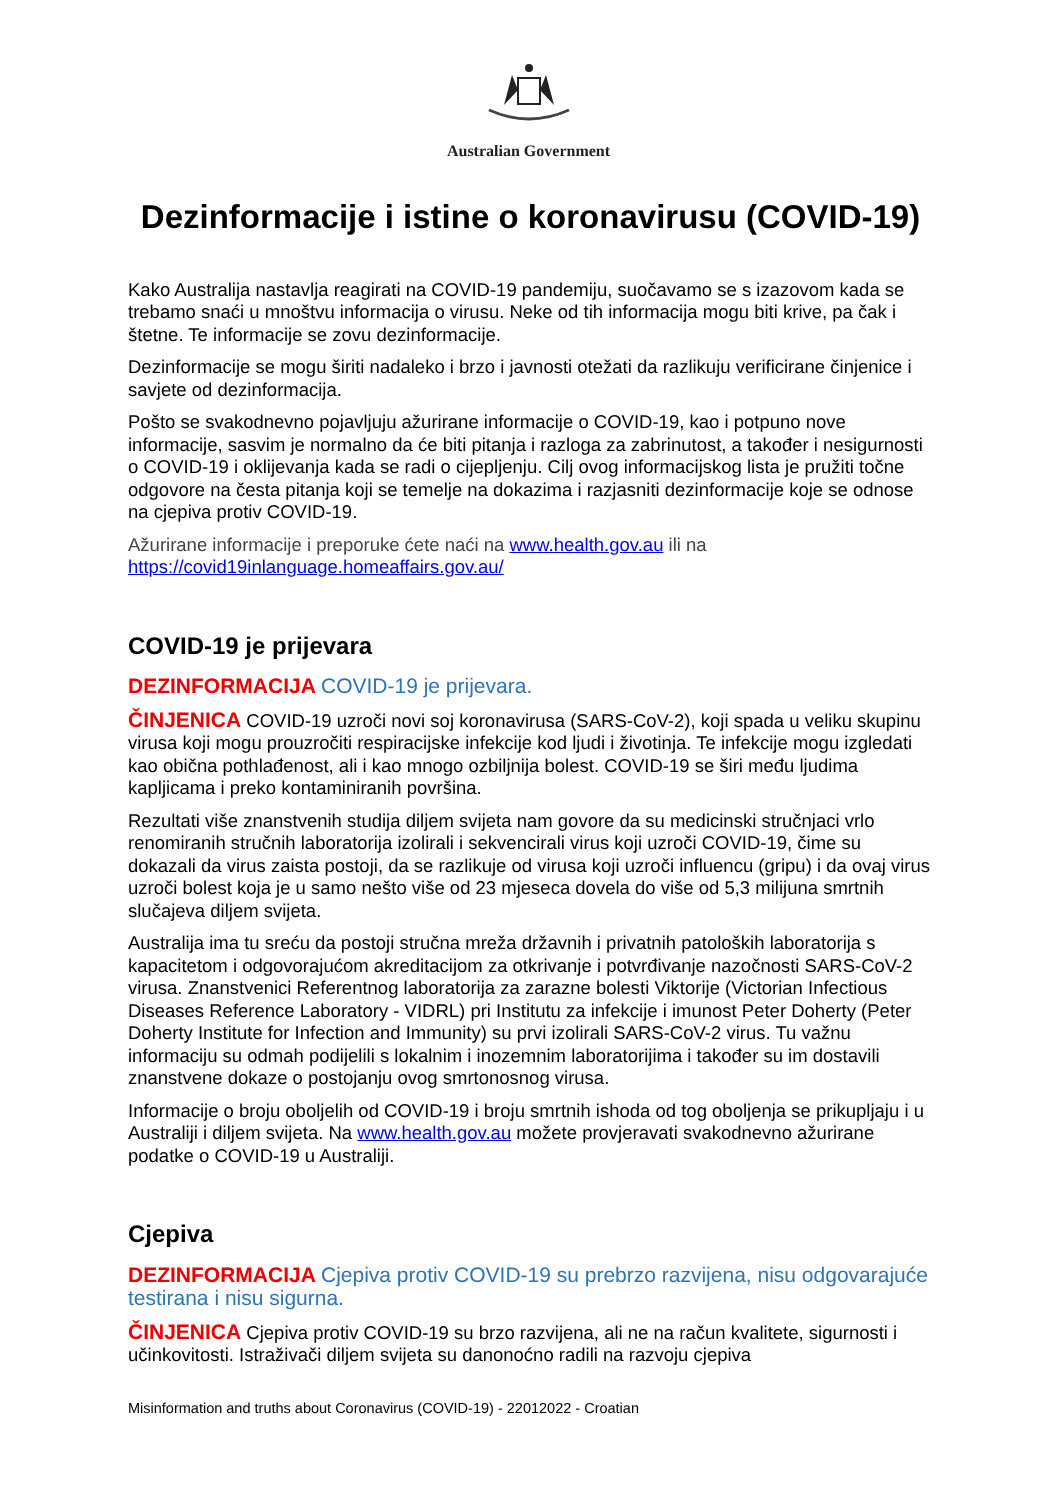Australian Government
Dezinformacije i istine o koronavirusu (COVID-19)
Kako Australija nastavlja reagirati na COVID-19 pandemiju, suočavamo se s izazovom kada se trebamo snaći u mnoštvu informacija o virusu. Neke od tih informacija mogu biti krive, pa čak i štetne. Te informacije se zovu dezinformacije.
Dezinformacije se mogu širiti nadaleko i brzo i javnosti otežati da razlikuju verificirane činjenice i savjete od dezinformacija.
Pošto se svakodnevno pojavljuju ažurirane informacije o COVID-19, kao i potpuno nove informacije, sasvim je normalno da će biti pitanja i razloga za zabrinutost, a također i nesigurnosti o COVID-19 i oklijevanja kada se radi o cijepljenju. Cilj ovog informacijskog lista je pružiti točne odgovore na česta pitanja koji se temelje na dokazima i razjasniti dezinformacije koje se odnose na cjepiva protiv COVID-19.
Ažurirane informacije i preporuke ćete naći na www.health.gov.au ili na
https://covid19inlanguage.homeaffairs.gov.au/
COVID-19 je prijevara
DEZINFORMACIJA COVID-19 je prijevara.
ČINJENICA COVID-19 uzroči novi soj koronavirusa (SARS-CoV-2), koji spada u veliku skupinu virusa koji mogu prouzročiti respiracijske infekcije kod ljudi i životinja. Te infekcije mogu izgledati kao obična pothlađenost, ali i kao mnogo ozbiljnija bolest. COVID-19 se širi među ljudima kapljicama i preko kontaminiranih površina.
Rezultati više znanstvenih studija diljem svijeta nam govore da su medicinski stručnjaci vrlo renomiranih stručnih laboratorija izolirali i sekvencirali virus koji uzroči COVID-19, čime su dokazali da virus zaista postoji, da se razlikuje od virusa koji uzroči influencu (gripu) i da ovaj virus uzroči bolest koja je u samo nešto više od 23 mjeseca dovela do više od 5,3 milijuna smrtnih slučajeva diljem svijeta.
Australija ima tu sreću da postoji stručna mreža državnih i privatnih patoloških laboratorija s kapacitetom i odgovorajućom akreditacijom za otkrivanje i potvrđivanje nazočnosti SARS-CoV-2 virusa. Znanstvenici Referentnog laboratorija za zarazne bolesti Viktorije (Victorian Infectious Diseases Reference Laboratory - VIDRL) pri Institutu za infekcije i imunost Peter Doherty (Peter Doherty Institute for Infection and Immunity) su prvi izolirali SARS-CoV-2 virus. Tu važnu informaciju su odmah podijelili s lokalnim i inozemnim laboratorijima i također su im dostavili znanstvene dokaze o postojanju ovog smrtonosnog virusa.
Informacije o broju oboljelih od COVID-19 i broju smrtnih ishoda od tog oboljenja se prikupljaju i u Australiji i diljem svijeta. Na www.health.gov.au možete provjeravati svakodnevno ažurirane podatke o COVID-19 u Australiji.
Cjepiva
DEZINFORMACIJA Cjepiva protiv COVID-19 su prebrzo razvijena, nisu odgovarajuće testirana i nisu sigurna.
ČINJENICA Cjepiva protiv COVID-19 su brzo razvijena, ali ne na račun kvalitete, sigurnosti i učinkovitosti. Istraživači diljem svijeta su danonoćno radili na razvoju cjepiva
Misinformation and truths about Coronavirus (COVID-19) - 22012022 - Croatian